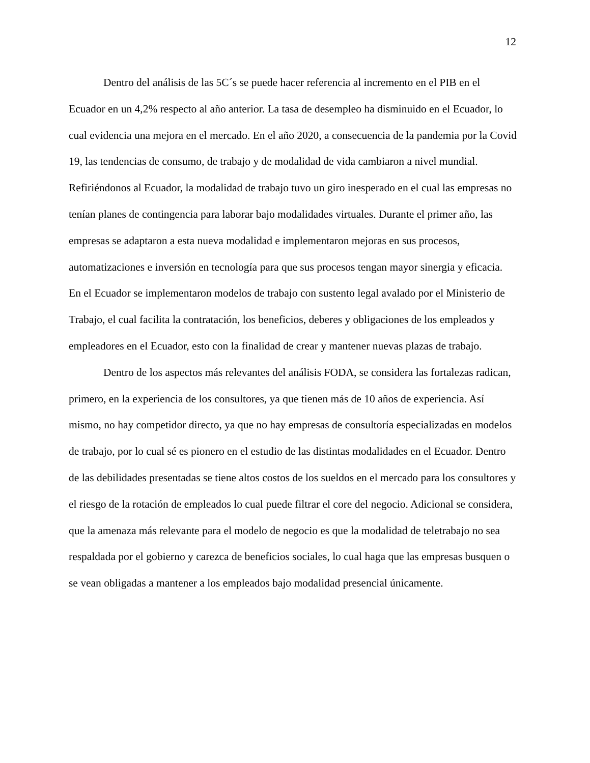12
Dentro del análisis de las 5C´s se puede hacer referencia al incremento en el PIB en el Ecuador en un 4,2% respecto al año anterior. La tasa de desempleo ha disminuido en el Ecuador, lo cual evidencia una mejora en el mercado. En el año 2020, a consecuencia de la pandemia por la Covid 19, las tendencias de consumo, de trabajo y de modalidad de vida cambiaron a nivel mundial. Refiriéndonos al Ecuador, la modalidad de trabajo tuvo un giro inesperado en el cual las empresas no tenían planes de contingencia para laborar bajo modalidades virtuales. Durante el primer año, las empresas se adaptaron a esta nueva modalidad e implementaron mejoras en sus procesos, automatizaciones e inversión en tecnología para que sus procesos tengan mayor sinergia y eficacia. En el Ecuador se implementaron modelos de trabajo con sustento legal avalado por el Ministerio de Trabajo, el cual facilita la contratación, los beneficios, deberes y obligaciones de los empleados y empleadores en el Ecuador, esto con la finalidad de crear y mantener nuevas plazas de trabajo.
Dentro de los aspectos más relevantes del análisis FODA, se considera las fortalezas radican, primero, en la experiencia de los consultores, ya que tienen más de 10 años de experiencia. Así mismo, no hay competidor directo, ya que no hay empresas de consultoría especializadas en modelos de trabajo, por lo cual sé es pionero en el estudio de las distintas modalidades en el Ecuador. Dentro de las debilidades presentadas se tiene altos costos de los sueldos en el mercado para los consultores y el riesgo de la rotación de empleados lo cual puede filtrar el core del negocio. Adicional se considera, que la amenaza más relevante para el modelo de negocio es que la modalidad de teletrabajo no sea respaldada por el gobierno y carezca de beneficios sociales, lo cual haga que las empresas busquen o se vean obligadas a mantener a los empleados bajo modalidad presencial únicamente.